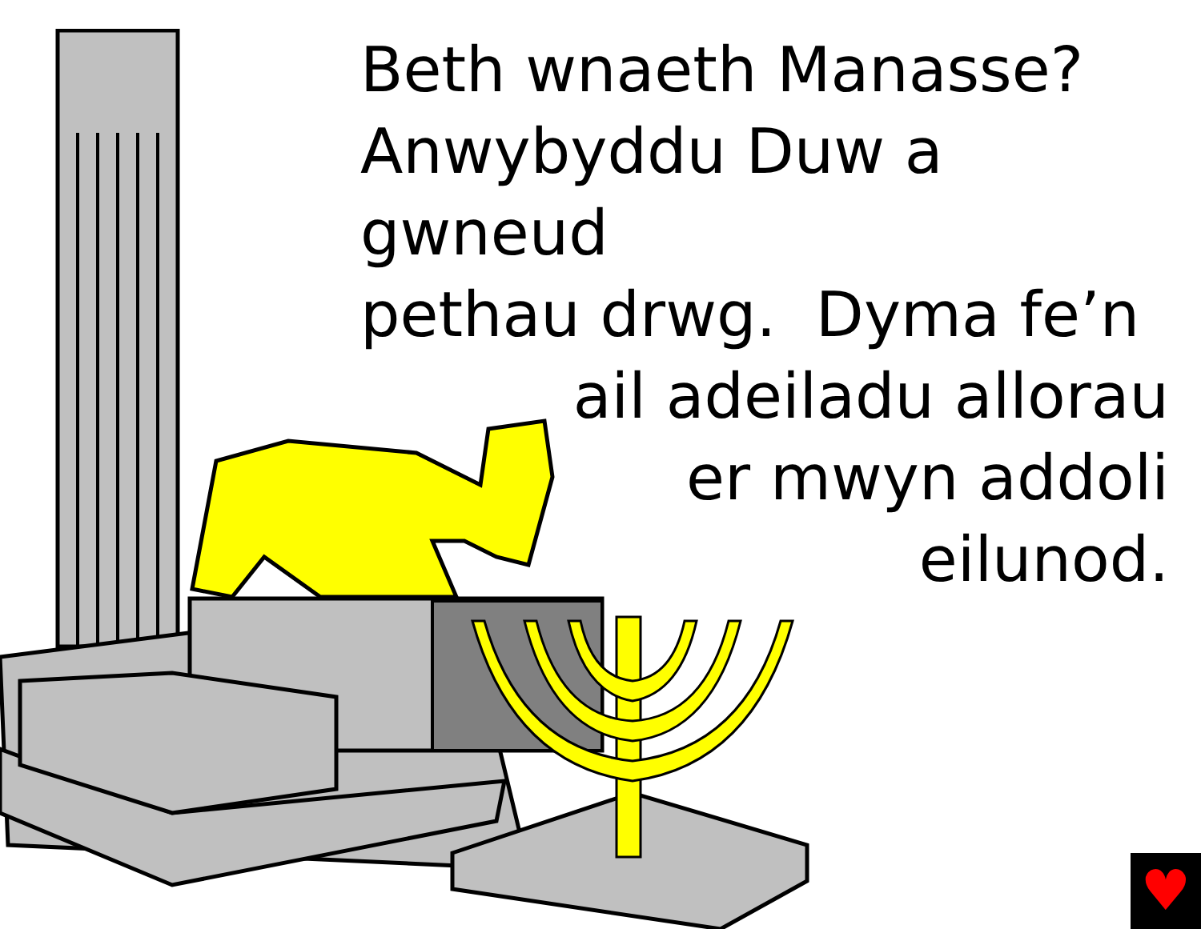Beth wnaeth Manasse?
Anwybyddu Duw a gwneud
pethau drwg. Dyma fe’n
ail adeiladu allorau
er mwyn addoli
eilunod.
♥